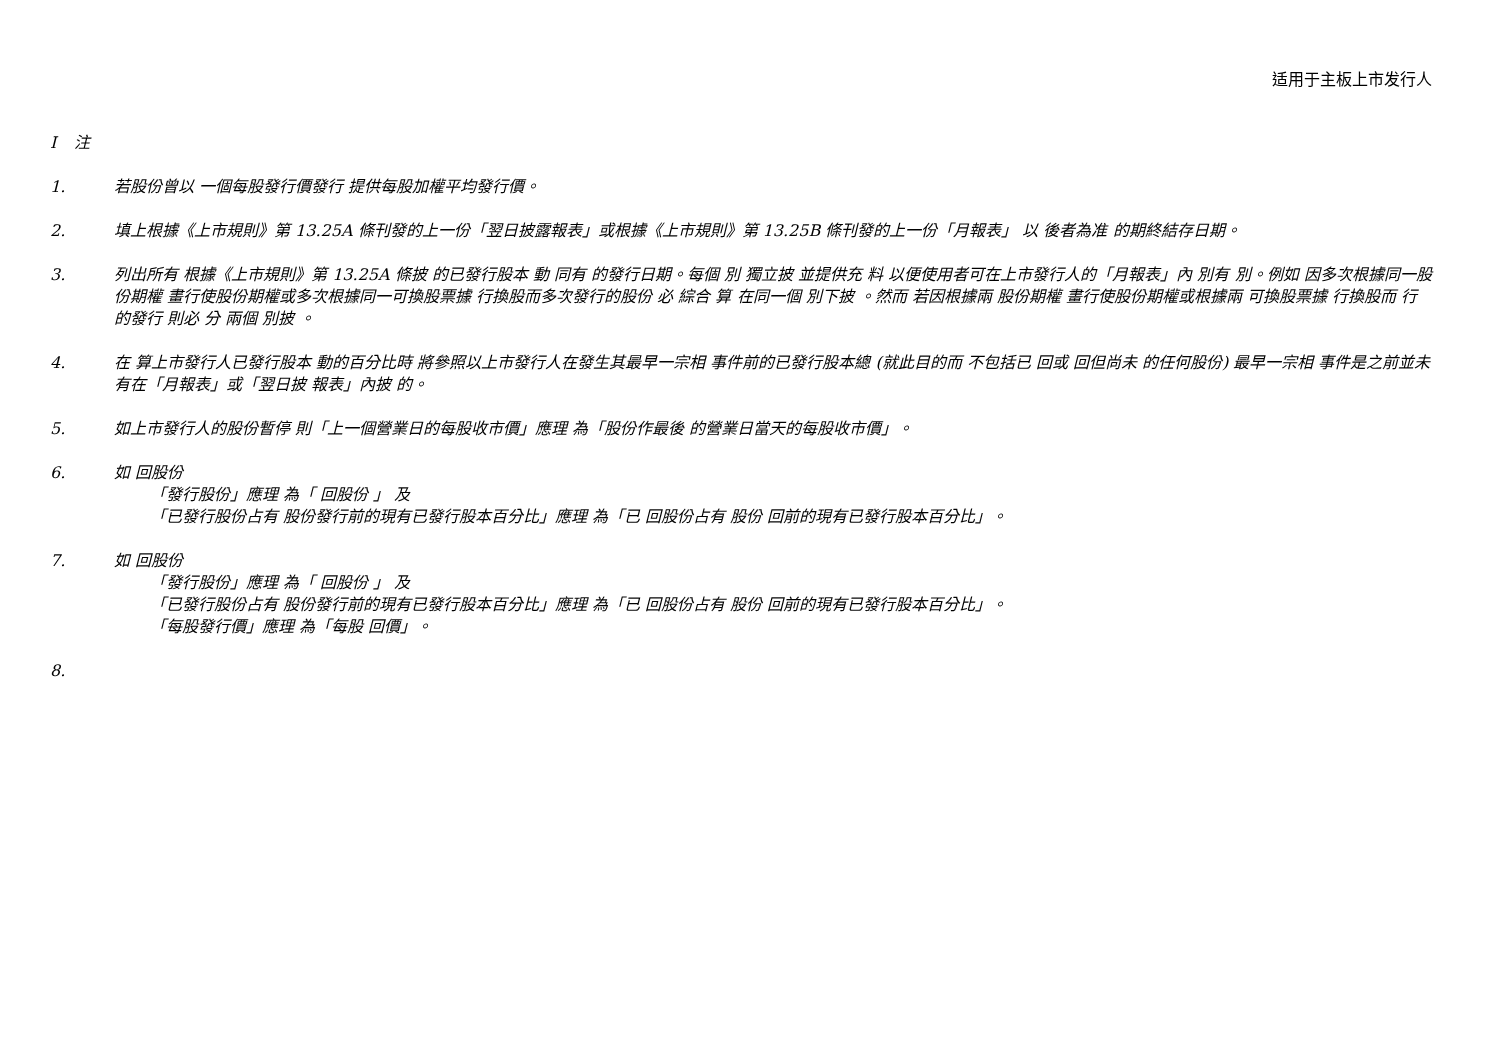适用于主板上市发行人
I 注
1. 若股份曾以 一個每股發行價發行 提供每股加權平均發行價。
2. 填上根據《上市規則》第 13.25A 條刊發的上一份「翌日披露報表」或根據《上市規則》第 13.25B 條刊發的上一份「月報表」 以 後者為准 的期終結存日期。
3. 列出所有 根據《上市規則》第 13.25A 條披 的已發行股本 動 同有 的發行日期。每個 別 獨立披 並提供充 料 以便使用者可在上市發行人的「月報表」內 別有 別。例如 因多次根據同一股份期權 畫行使股份期權或多次根據同一可換股票據 行換股而多次發行的股份 必 綜合 算 在同一個 別下披 。然而 若因根據兩 股份期權 畫行使股份期權或根據兩 可換股票據 行換股而 行的發行 則必 分 兩個 別披 。
4. 在 算上市發行人已發行股本 動的百分比時 將參照以上市發行人在發生其最早一宗相 事件前的已發行股本總 (就此目的而 不包括已 回或 回但尚未 的任何股份) 最早一宗相 事件是之前並未有在「月報表」或「翌日披 報表」內披 的。
5. 如上市發行人的股份暫停 則「上一個營業日的每股收市價」應理 為「股份作最後 的營業日當天的每股收市價」。
6. 如 回股份
「發行股份」應理 為「 回股份 」 及
「已發行股份占有 股份發行前的現有已發行股本百分比」應理 為「已 回股份占有 股份 回前的現有已發行股本百分比」。
7. 如 回股份
「發行股份」應理 為「 回股份 」 及
「已發行股份占有 股份發行前的現有已發行股本百分比」應理 為「已 回股份占有 股份 回前的現有已發行股本百分比」。
「每股發行價」應理 為「每股 回價」。
8.